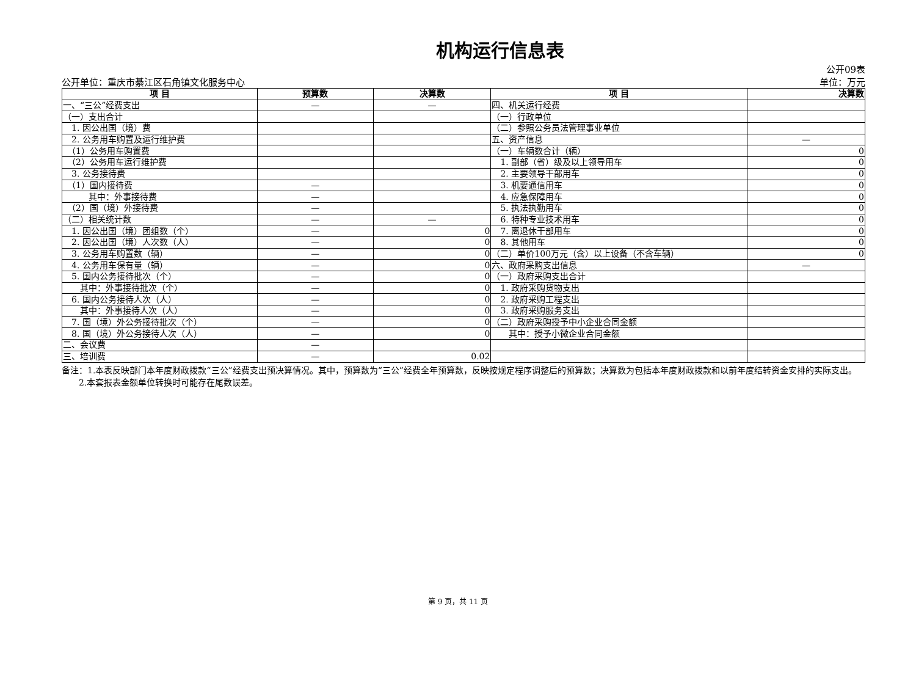机构运行信息表
公开09表
公开单位：重庆市綦江区石角镇文化服务中心 单位：万元
| 项 目 | 预算数 | 决算数 | 项 目 | 决算数 |
| --- | --- | --- | --- | --- |
| 一、“三公”经费支出 | — | — | 四、机关运行经费 | |
| （一）支出合计 | | | （一）行政单位 | |
| 1. 因公出国（境）费 | | | （二）参照公务员法管理事业单位 | |
| 2. 公务用车购置及运行维护费 | | | 五、资产信息 | — |
| （1）公务用车购置费 | | | （一）车辆数合计（辆） | 0 |
| （2）公务用车运行维护费 | | | 1. 副部（省）级及以上领导用车 | 0 |
| 3. 公务接待费 | | | 2. 主要领导干部用车 | 0 |
| （1）国内接待费 | — | | 3. 机要通信用车 | 0 |
| 其中：外事接待费 | — | | 4. 应急保障用车 | 0 |
| （2）国（境）外接待费 | — | | 5. 执法执勤用车 | 0 |
| （二）相关统计数 | — | — | 6. 特种专业技术用车 | 0 |
| 1. 因公出国（境）团组数（个） | — | 0 | 7. 离退休干部用车 | 0 |
| 2. 因公出国（境）人次数（人） | — | 0 | 8. 其他用车 | 0 |
| 3. 公务用车购置数（辆） | — | 0 | （二）单价100万元（含）以上设备（不含车辆） | 0 |
| 4. 公务用车保有量（辆） | — | 0 | 六、政府采购支出信息 | — |
| 5. 国内公务接待批次（个） | — | 0 | （一）政府采购支出合计 | |
| 其中：外事接待批次（个） | — | 0 | 1. 政府采购货物支出 | |
| 6. 国内公务接待人次（人） | — | 0 | 2. 政府采购工程支出 | |
| 其中：外事接待人次（人） | — | 0 | 3. 政府采购服务支出 | |
| 7. 国（境）外公务接待批次（个） | — | 0 | （二）政府采购授予中小企业合同金额 | |
| 8. 国（境）外公务接待人次（人） | — | 0 | 其中：授予小微企业合同金额 | |
| 二、会议费 | — | | | |
| 三、培训费 | — | 0.02 | | |
备注：1.本表反映部门本年度财政拨款“三公”经费支出预决算情况。其中，预算数为“三公”经费全年预算数，反映按规定程序调整后的预算数；决算数为包括本年度财政拨款和以前年度结转资金安排的实际支出。
　　2.本套报表金额单位转换时可能存在尾数误差。
第 9 页，共 11 页